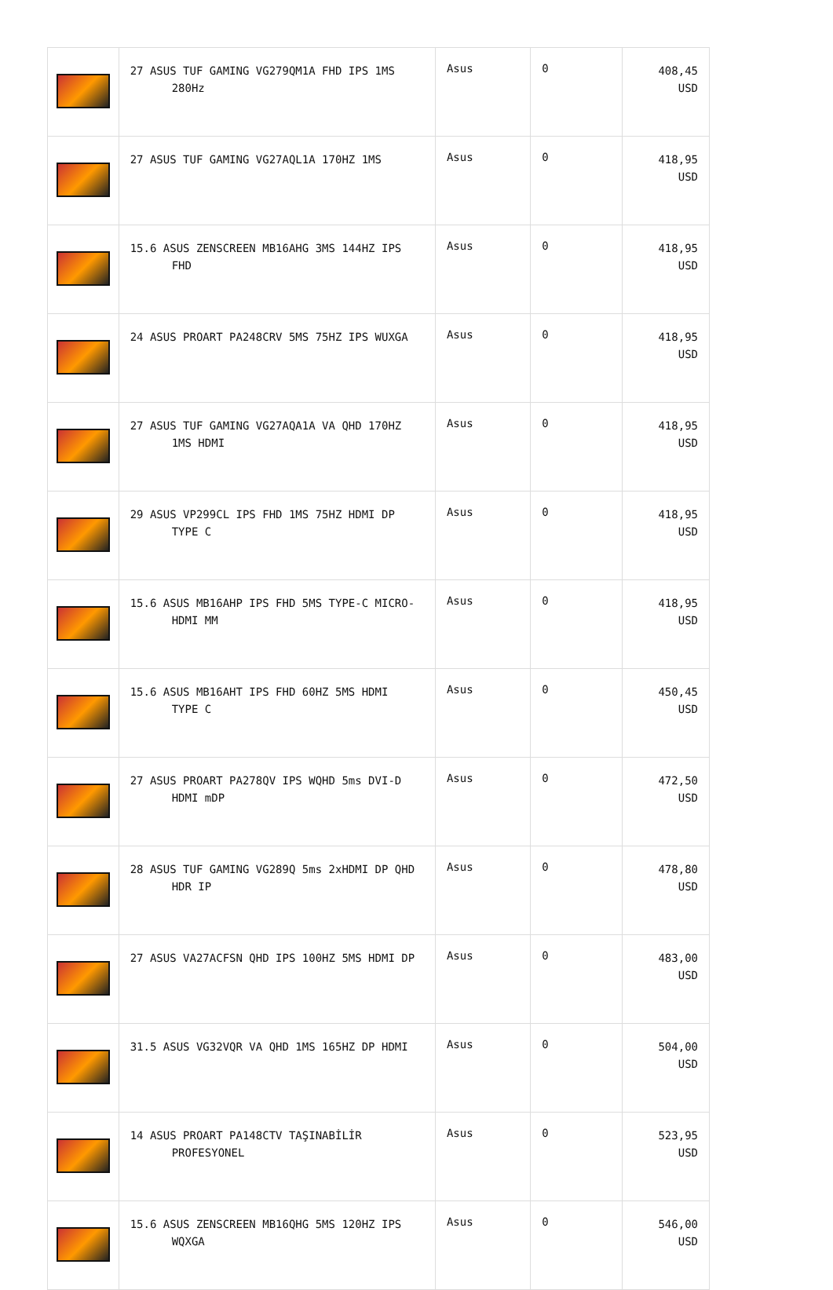| | 27 ASUS TUF GAMING VG279QM1A FHD IPS 1MS 280Hz | Asus | 0 | 408,45 USD |
| | 27 ASUS TUF GAMING VG27AQL1A 170HZ 1MS | Asus | 0 | 418,95 USD |
| | 15.6 ASUS ZENSCREEN MB16AHG 3MS 144HZ IPS FHD | Asus | 0 | 418,95 USD |
| | 24 ASUS PROART PA248CRV 5MS 75HZ IPS WUXGA | Asus | 0 | 418,95 USD |
| | 27 ASUS TUF GAMING VG27AQA1A VA QHD 170HZ 1MS HDMI | Asus | 0 | 418,95 USD |
| | 29 ASUS VP299CL IPS FHD 1MS 75HZ HDMI DP TYPE C | Asus | 0 | 418,95 USD |
| | 15.6 ASUS MB16AHP IPS FHD 5MS TYPE-C MICRO- HDMI MM | Asus | 0 | 418,95 USD |
| | 15.6 ASUS MB16AHT IPS FHD 60HZ 5MS HDMI TYPE C | Asus | 0 | 450,45 USD |
| | 27 ASUS PROART PA278QV IPS WQHD 5ms DVI-D HDMI mDP | Asus | 0 | 472,50 USD |
| | 28 ASUS TUF GAMING VG289Q 5ms 2xHDMI DP QHD HDR IP | Asus | 0 | 478,80 USD |
| | 27 ASUS VA27ACFSN QHD IPS 100HZ 5MS HDMI DP | Asus | 0 | 483,00 USD |
| | 31.5 ASUS VG32VQR VA QHD 1MS 165HZ DP HDMI | Asus | 0 | 504,00 USD |
| | 14 ASUS PROART PA148CTV TAŞINABİLİR PROFESYONEL | Asus | 0 | 523,95 USD |
| | 15.6 ASUS ZENSCREEN MB16QHG 5MS 120HZ IPS WQXGA | Asus | 0 | 546,00 USD |